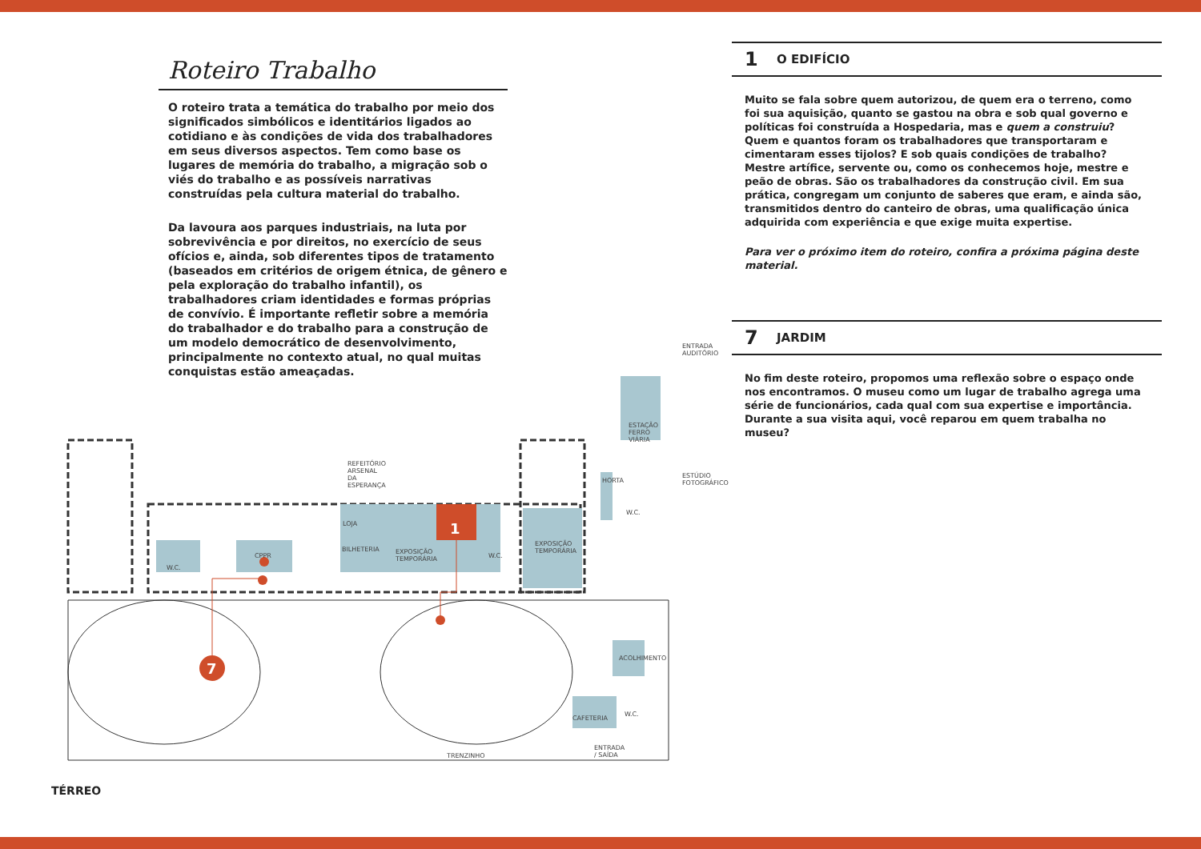Roteiro Trabalho
O roteiro trata a temática do trabalho por meio dos significados simbólicos e identitários ligados ao cotidiano e às condições de vida dos trabalhadores em seus diversos aspectos. Tem como base os lugares de memória do trabalho, a migração sob o viés do trabalho e as possíveis narrativas construídas pela cultura material do trabalho.
Da lavoura aos parques industriais, na luta por sobrevivência e por direitos, no exercício de seus ofícios e, ainda, sob diferentes tipos de tratamento (baseados em critérios de origem étnica, de gênero e pela exploração do trabalho infantil), os trabalhadores criam identidades e formas próprias de convívio. É importante refletir sobre a memória do trabalhador e do trabalho para a construção de um modelo democrático de desenvolvimento, principalmente no contexto atual, no qual muitas conquistas estão ameaçadas.
1 O EDIFÍCIO
Muito se fala sobre quem autorizou, de quem era o terreno, como foi sua aquisição, quanto se gastou na obra e sob qual governo e políticas foi construída a Hospedaria, mas e quem a construiu? Quem e quantos foram os trabalhadores que transportaram e cimentaram esses tijolos? E sob quais condições de trabalho? Mestre artífice, servente ou, como os conhecemos hoje, mestre e peão de obras. São os trabalhadores da construção civil. Em sua prática, congregam um conjunto de saberes que eram, e ainda são, transmitidos dentro do canteiro de obras, uma qualificação única adquirida com experiência e que exige muita expertise.
Para ver o próximo item do roteiro, confira a próxima página deste material.
7 JARDIM
No fim deste roteiro, propomos uma reflexão sobre o espaço onde nos encontramos. O museu como um lugar de trabalho agrega uma série de funcionários, cada qual com sua expertise e importância. Durante a sua visita aqui, você reparou em quem trabalha no museu?
ENTRADA AUDITÓRIO
ESTAÇÃO FERRO VIÁRIA
REFEITÓRIO ARSENAL DA ESPERANÇA
ESTÚDIO FOTOGRÁFICO
HORTA
LOJA 1
EXPOSIÇÃO TEMPORÁRIA
CPPR
BILHETERIA EXPOSIÇÃO TEMPORÁRIA
W.C.
W.C.
W.C.
7
ACOLHIMENTO
CAFETERIA
W.C.
ENTRADA / SAÍDA
TRENZINHO
TÉRREO